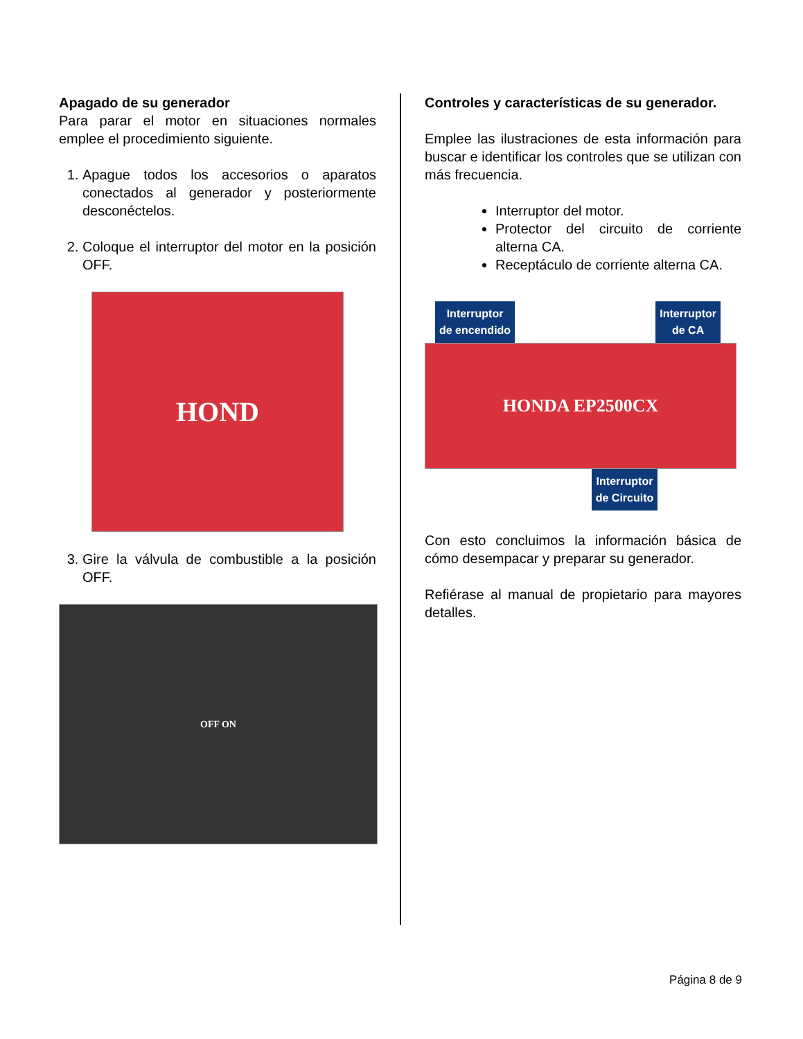Apagado de su generador
Para parar el motor en situaciones normales emplee el procedimiento siguiente.
1. Apague todos los accesorios o aparatos conectados al generador y posteriormente desconéctelos.
2. Coloque el interruptor del motor en la posición OFF.
HOND
3. Gire la válvula de combustible a la posición OFF.
OFF ON
Controles y características de su generador.
Emplee las ilustraciones de esta información para buscar e identificar los controles que se utilizan con más frecuencia.
Interruptor del motor.
Protector del circuito de corriente alterna CA.
Receptáculo de corriente alterna CA.
Interruptor
de encendido Interruptor
de CA
HONDA EP2500CX
Interruptor
de Circuito
Con esto concluimos la información básica de cómo desempacar y preparar su generador.
Refiérase al manual de propietario para mayores detalles.
Página 8 de 9